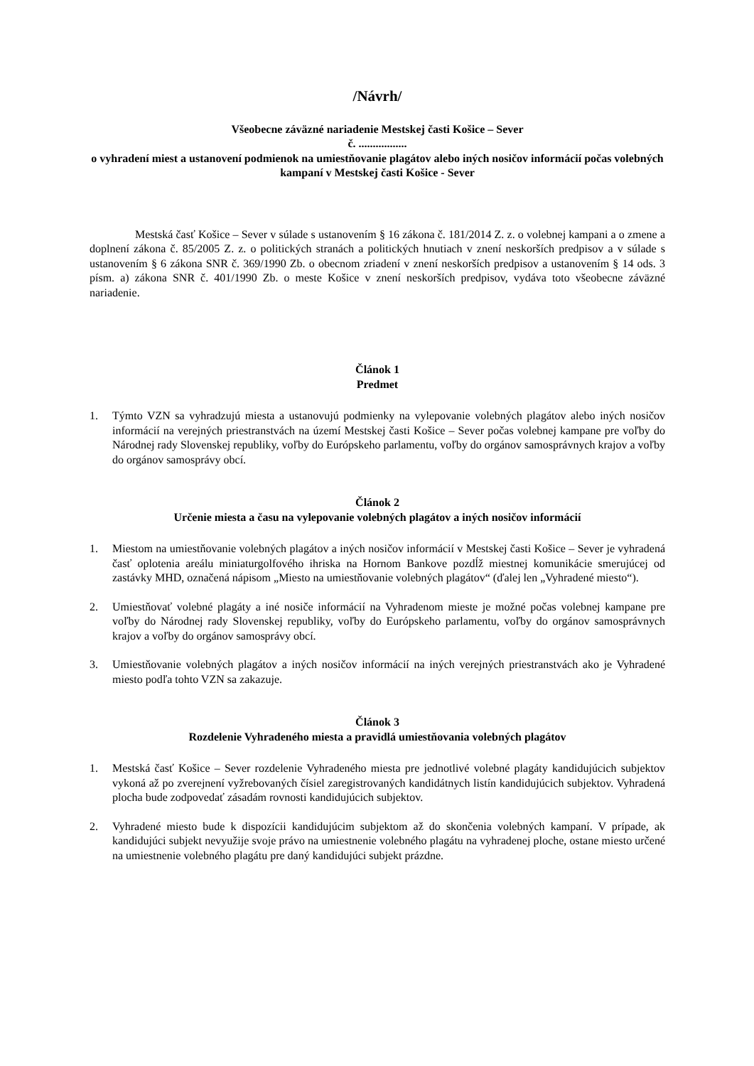/Návrh/
Všeobecne záväzné nariadenie Mestskej časti Košice – Sever
č. .................
o vyhradení miest a ustanovení podmienok na umiestňovanie plagátov alebo iných nosičov informácií počas volebných kampaní v Mestskej časti Košice - Sever
Mestská časť Košice – Sever v súlade s ustanovením § 16 zákona č. 181/2014 Z. z. o volebnej kampani a o zmene a doplnení zákona č. 85/2005 Z. z. o politických stranách a politických hnutiach v znení neskorších predpisov a v súlade s ustanovením § 6 zákona SNR č. 369/1990 Zb. o obecnom zriadení v znení neskorších predpisov a ustanovením § 14 ods. 3 písm. a) zákona SNR č. 401/1990 Zb. o meste Košice v znení neskorších predpisov, vydáva toto všeobecne záväzné nariadenie.
Článok 1
Predmet
1. Týmto VZN sa vyhradzujú miesta a ustanovujú podmienky na vylepovanie volebných plagátov alebo iných nosičov informácií na verejných priestranstvách na území Mestskej časti Košice – Sever počas volebnej kampane pre voľby do Národnej rady Slovenskej republiky, voľby do Európskeho parlamentu, voľby do orgánov samosprávnych krajov a voľby do orgánov samosprávy obcí.
Článok 2
Určenie miesta a času na vylepovanie volebných plagátov a iných nosičov informácií
1. Miestom na umiestňovanie volebných plagátov a iných nosičov informácií v Mestskej časti Košice – Sever je vyhradená časť oplotenia areálu miniaturgolfového ihriska na Hornom Bankove pozdĺž miestnej komunikácie smerujúcej od zastávky MHD, označená nápisom „Miesto na umiestňovanie volebných plagátov“ (ďalej len „Vyhradené miesto“).
2. Umiestňovať volebné plagáty a iné nosiče informácií na Vyhradenom mieste je možné počas volebnej kampane pre voľby do Národnej rady Slovenskej republiky, voľby do Európskeho parlamentu, voľby do orgánov samosprávnych krajov a voľby do orgánov samosprávy obcí.
3. Umiestňovanie volebných plagátov a iných nosičov informácií na iných verejných priestranstvách ako je Vyhradené miesto podľa tohto VZN sa zakazuje.
Článok 3
Rozdelenie Vyhradeného miesta a pravidlá umiestňovania volebných plagátov
1. Mestská časť Košice – Sever rozdelenie Vyhradeného miesta pre jednotlivé volebné plagáty kandidujúcich subjektov vykoná až po zverejnení vyžrebovaných čísiel zaregistrovaných kandidátnych listín kandidujúcich subjektov. Vyhradená plocha bude zodpovedať zásadám rovnosti kandidujúcich subjektov.
2. Vyhradené miesto bude k dispozícii kandidujúcim subjektom až do skončenia volebných kampaní. V prípade, ak kandidujúci subjekt nevyužije svoje právo na umiestnenie volebného plagátu na vyhradenej ploche, ostane miesto určené na umiestnenie volebného plagátu pre daný kandidujúci subjekt prázdne.